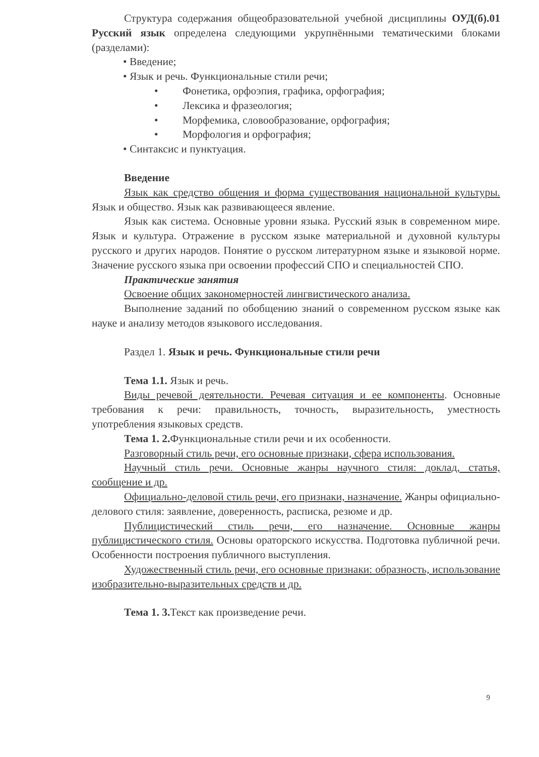Структура содержания общеобразовательной учебной дисциплины ОУД(б).01 Русский язык определена следующими укрупнёнными тематическими блоками (разделами):
• Введение;
• Язык и речь. Функциональные стили речи;
• Фонетика, орфоэпия, графика, орфография;
• Лексика и фразеология;
• Морфемика, словообразование, орфография;
• Морфология и орфография;
• Синтаксис и пунктуация.
Введение
Язык как средство общения и форма существования национальной культуры. Язык и общество. Язык как развивающееся явление.
Язык как система. Основные уровни языка. Русский язык в современном мире. Язык и культура. Отражение в русском языке материальной и духовной культуры русского и других народов. Понятие о русском литературном языке и языковой норме. Значение русского языка при освоении профессий СПО и специальностей СПО.
Практические занятия
Освоение общих закономерностей лингвистического анализа.
Выполнение заданий по обобщению знаний о современном русском языке как науке и анализу методов языкового исследования.
Раздел 1. Язык и речь. Функциональные стили речи
Тема 1.1. Язык и речь.
Виды речевой деятельности. Речевая ситуация и ее компоненты. Основные требования к речи: правильность, точность, выразительность, уместность употребления языковых средств.
Тема 1. 2. Функциональные стили речи и их особенности.
Разговорный стиль речи, его основные признаки, сфера использования.
Научный стиль речи. Основные жанры научного стиля: доклад, статья, сообщение и др.
Официально-деловой стиль речи, его признаки, назначение. Жанры официально-делового стиля: заявление, доверенность, расписка, резюме и др.
Публицистический стиль речи, его назначение. Основные жанры публицистического стиля. Основы ораторского искусства. Подготовка публичной речи. Особенности построения публичного выступления.
Художественный стиль речи, его основные признаки: образность, использование изобразительно-выразительных средств и др.
Тема 1. 3. Текст как произведение речи.
9